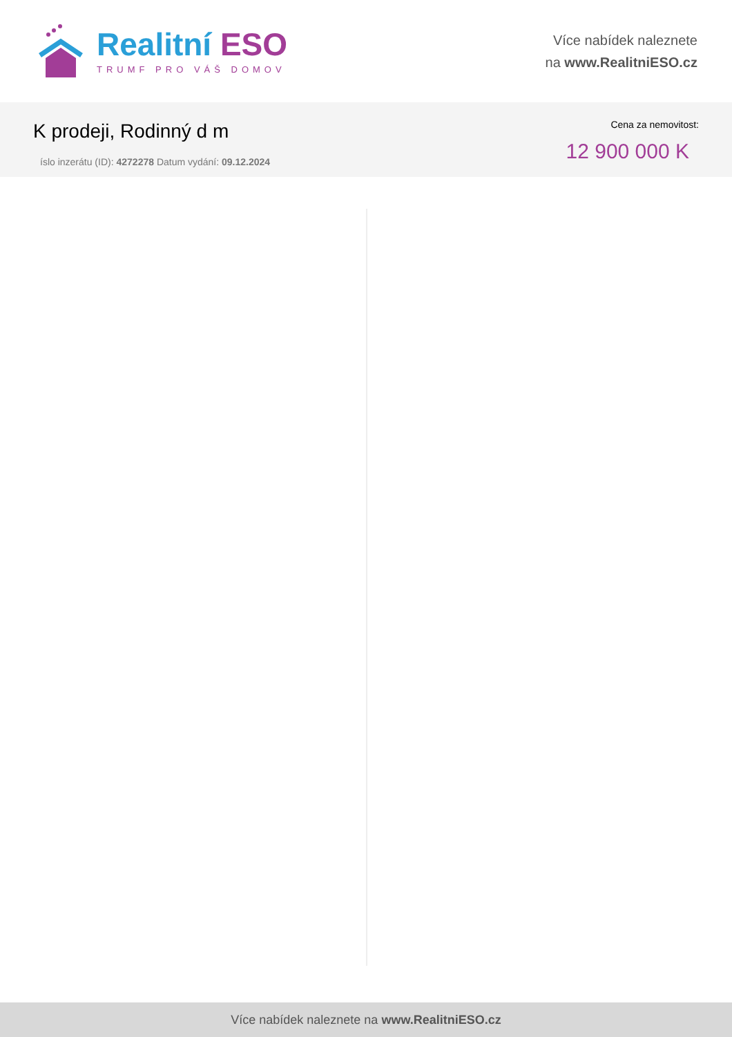Realitní ESO
TRUMF PRO VÁŠ DOMOV
Více nabídek naleznete
na www.RealitniESO.cz
K prodeji, Rodinný d m
íslo inzerátu (ID): 4272278 Datum vydání: 09.12.2024
Cena za nemovitost:
12 900 000 K
Více nabídek naleznete na www.RealitniESO.cz